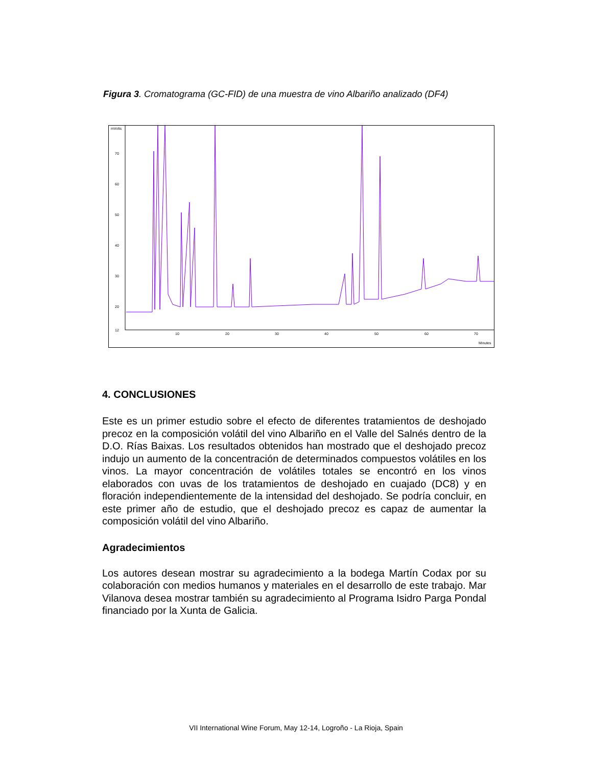Figura 3. Cromatograma (GC-FID) de una muestra de vino Albariño analizado (DF4)
mVolts
70
60
50
40
30
20
12
10
20
30
40
50
60
70
Minutes
4. CONCLUSIONES
Este es un primer estudio sobre el efecto de diferentes tratamientos de deshojado precoz en la composición volátil del vino Albariño en el Valle del Salnés dentro de la D.O. Rías Baixas. Los resultados obtenidos han mostrado que el deshojado precoz indujo un aumento de la concentración de determinados compuestos volátiles en los vinos. La mayor concentración de volátiles totales se encontró en los vinos elaborados con uvas de los tratamientos de deshojado en cuajado (DC8) y en floración independientemente de la intensidad del deshojado. Se podría concluir, en este primer año de estudio, que el deshojado precoz es capaz de aumentar la composición volátil del vino Albariño.
Agradecimientos
Los autores desean mostrar su agradecimiento a la bodega Martín Codax por su colaboración con medios humanos y materiales en el desarrollo de este trabajo. Mar Vilanova desea mostrar también su agradecimiento al Programa Isidro Parga Pondal financiado por la Xunta de Galicia.
VII International Wine Forum, May 12-14, Logroño - La Rioja, Spain